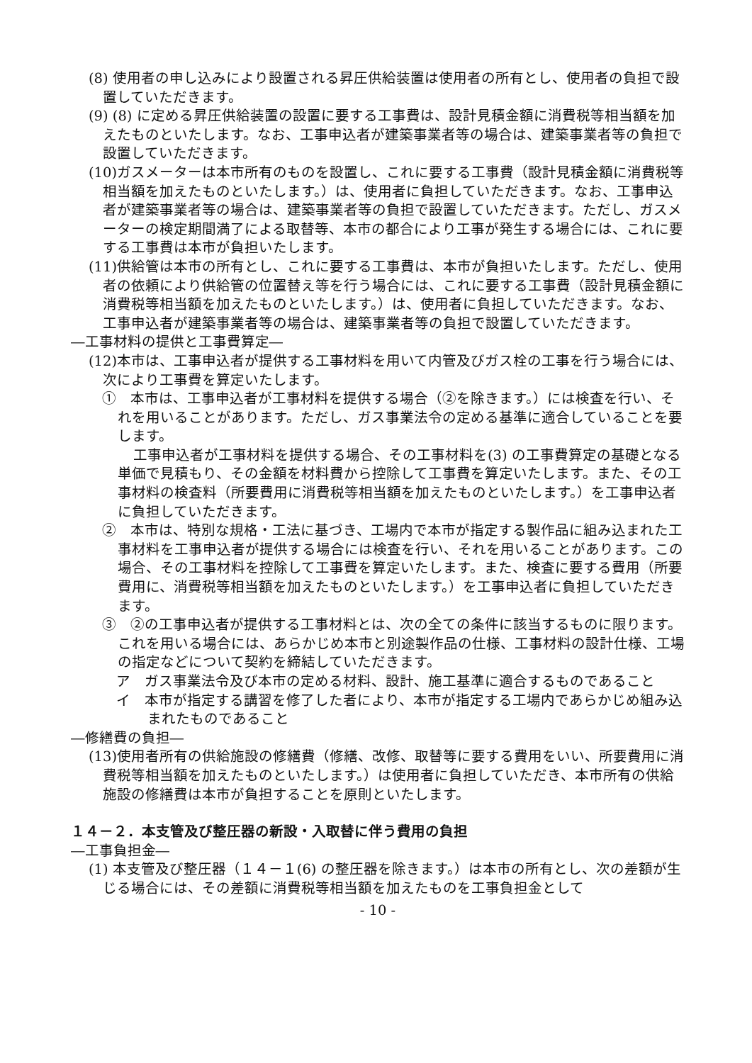(8) 使用者の申し込みにより設置される昇圧供給装置は使用者の所有とし、使用者の負担で設置していただきます。
(9) (8) に定める昇圧供給装置の設置に要する工事費は、設計見積金額に消費税等相当額を加えたものといたします。なお、工事申込者が建築事業者等の場合は、建築事業者等の負担で設置していただきます。
(10)ガスメーターは本市所有のものを設置し、これに要する工事費（設計見積金額に消費税等相当額を加えたものといたします。）は、使用者に負担していただきます。なお、工事申込者が建築事業者等の場合は、建築事業者等の負担で設置していただきます。ただし、ガスメーターの検定期間満了による取替等、本市の都合により工事が発生する場合には、これに要する工事費は本市が負担いたします。
(11)供給管は本市の所有とし、これに要する工事費は、本市が負担いたします。ただし、使用者の依頼により供給管の位置替え等を行う場合には、これに要する工事費（設計見積金額に消費税等相当額を加えたものといたします。）は、使用者に負担していただきます。なお、工事申込者が建築事業者等の場合は、建築事業者等の負担で設置していただきます。
―工事材料の提供と工事費算定―
(12)本市は、工事申込者が提供する工事材料を用いて内管及びガス栓の工事を行う場合には、次により工事費を算定いたします。
①　本市は、工事申込者が工事材料を提供する場合（②を除きます。）には検査を行い、それを用いることがあります。ただし、ガス事業法令の定める基準に適合していることを要します。
工事申込者が工事材料を提供する場合、その工事材料を(3) の工事費算定の基礎となる単価で見積もり、その金額を材料費から控除して工事費を算定いたします。また、その工事材料の検査料（所要費用に消費税等相当額を加えたものといたします。）を工事申込者に負担していただきます。
②　本市は、特別な規格・工法に基づき、工場内で本市が指定する製作品に組み込まれた工事材料を工事申込者が提供する場合には検査を行い、それを用いることがあります。この場合、その工事材料を控除して工事費を算定いたします。また、検査に要する費用（所要費用に、消費税等相当額を加えたものといたします。）を工事申込者に負担していただきます。
③　②の工事申込者が提供する工事材料とは、次の全ての条件に該当するものに限ります。これを用いる場合には、あらかじめ本市と別途製作品の仕様、工事材料の設計仕様、工場の指定などについて契約を締結していただきます。
ア　ガス事業法令及び本市の定める材料、設計、施工基準に適合するものであること
イ　本市が指定する講習を修了した者により、本市が指定する工場内であらかじめ組み込まれたものであること
―修繕費の負担―
(13)使用者所有の供給施設の修繕費（修繕、改修、取替等に要する費用をいい、所要費用に消費税等相当額を加えたものといたします。）は使用者に負担していただき、本市所有の供給施設の修繕費は本市が負担することを原則といたします。
１４－２．本支管及び整圧器の新設・入取替に伴う費用の負担
―工事負担金―
(1) 本支管及び整圧器（１４－１(6) の整圧器を除きます。）は本市の所有とし、次の差額が生じる場合には、その差額に消費税等相当額を加えたものを工事負担金として
- 10 -